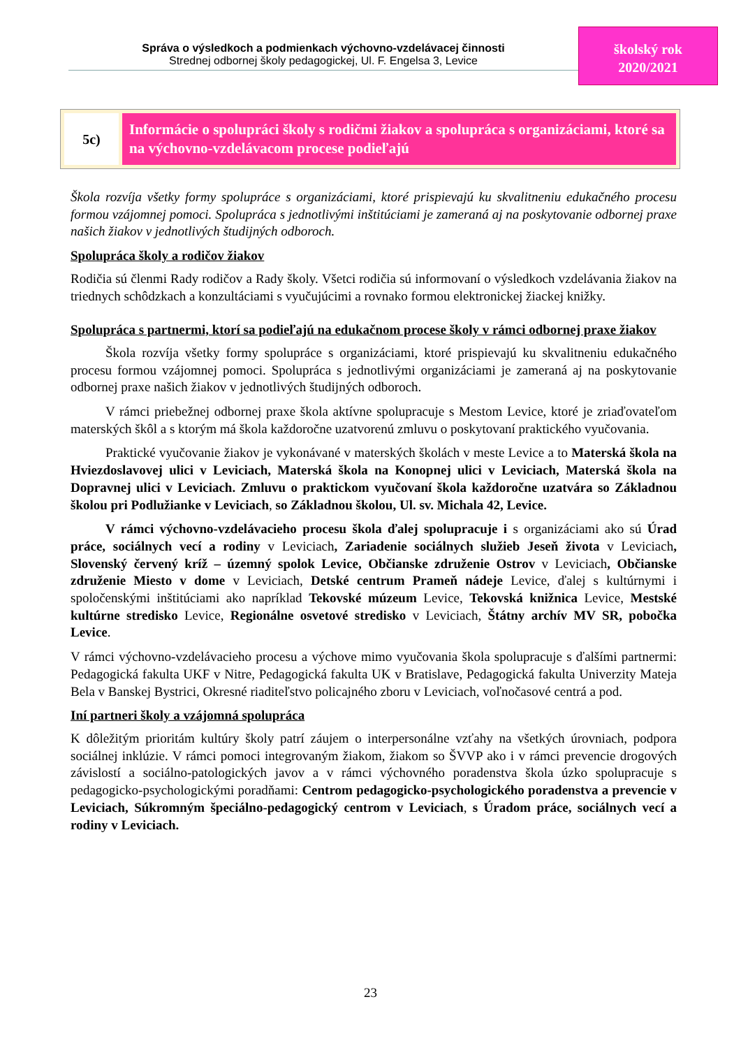Správa o výsledkoch a podmienkach výchovno-vzdelávacej činnosti
Strednej odbornej školy pedagogickej, Ul. F. Engelsa 3, Levice
školský rok
2020/2021
5c)
Informácie o spolupráci školy s rodičmi žiakov a spolupráca s organizáciami, ktoré sa na výchovno-vzdelávacom procese podieľajú
Škola rozvíja všetky formy spolupráce s organizáciami, ktoré prispievajú ku skvalitneniu edukačného procesu formou vzájomnej pomoci. Spolupráca s jednotlivými inštitúciami je zameraná aj na poskytovanie odbornej praxe našich žiakov v jednotlivých študijných odboroch.
Spolupráca školy a rodičov žiakov
Rodičia sú členmi Rady rodičov a Rady školy. Všetci rodičia sú informovaní o výsledkoch vzdelávania žiakov na triednych schôdzkach a konzultáciami s vyučujúcimi a rovnako formou elektronickej žiackej knižky.
Spolupráca s partnermi, ktorí sa podieľajú na edukačnom procese školy v rámci odbornej praxe žiakov
Škola rozvíja všetky formy spolupráce s organizáciami, ktoré prispievajú ku skvalitneniu edukačného procesu formou vzájomnej pomoci. Spolupráca s jednotlivými organizáciami je zameraná aj na poskytovanie odbornej praxe našich žiakov v jednotlivých študijných odboroch.
V rámci priebežnej odbornej praxe škola aktívne spolupracuje s Mestom Levice, ktoré je zriaďovateľom materských škôl a s ktorým má škola každoročne uzatvorenú zmluvu o poskytovaní praktického vyučovania.
Praktické vyučovanie žiakov je vykonávané v materských školách v meste Levice a to Materská škola na Hviezdoslavovej ulici v Leviciach, Materská škola na Konopnej ulici v Leviciach, Materská škola na Dopravnej ulici v Leviciach. Zmluvu o praktickom vyučovaní škola každoročne uzatvára so Základnou školou pri Podlužianke v Leviciach, so Základnou školou, Ul. sv. Michala 42, Levice.
V rámci výchovno-vzdelávacieho procesu škola ďalej spolupracuje i s organizáciami ako sú Úrad práce, sociálnych vecí a rodiny v Leviciach, Zariadenie sociálnych služieb Jeseň života v Leviciach, Slovenský červený kríž – územný spolok Levice, Občianske združenie Ostrov v Leviciach, Občianske združenie Miesto v dome v Leviciach, Detské centrum Prameň nádeje Levice, ďalej s kultúrnymi i spoločenskými inštitúciami ako napríklad Tekovské múzeum Levice, Tekovská knižnica Levice, Mestské kultúrne stredisko Levice, Regionálne osvetové stredisko v Leviciach, Štátny archív MV SR, pobočka Levice.
V rámci výchovno-vzdelávacieho procesu a výchove mimo vyučovania škola spolupracuje s ďalšími partnermi: Pedagogická fakulta UKF v Nitre, Pedagogická fakulta UK v Bratislave, Pedagogická fakulta Univerzity Mateja Bela v Banskej Bystrici, Okresné riaditeľstvo policajného zboru v Leviciach, voľnočasové centrá a pod.
Iní partneri školy a vzájomná spolupráca
K dôležitým prioritám kultúry školy patrí záujem o interpersonálne vzťahy na všetkých úrovniach, podpora sociálnej inklúzie. V rámci pomoci integrovaným žiakom, žiakom so ŠVVP ako i v rámci prevencie drogových závislostí a sociálno-patologických javov a v rámci výchovného poradenstva škola úzko spolupracuje s pedagogicko-psychologickými poradňami: Centrom pedagogicko-psychologického poradenstva a prevencie v Leviciach, Súkromným špeciálno-pedagogický centrom v Leviciach, s Úradom práce, sociálnych vecí a rodiny v Leviciach.
23